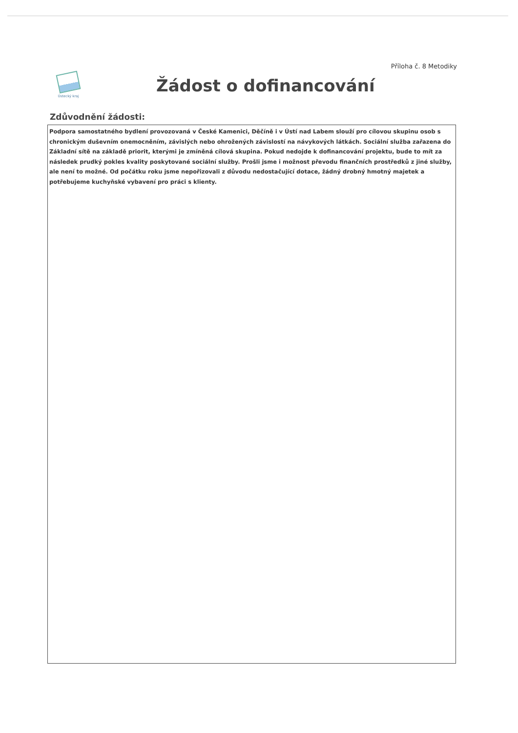Příloha č. 8 Metodiky
Ústecký kraj
Žádost o dofinancování
Zdůvodnění žádosti:
Podpora samostatného bydlení provozovaná v České Kamenici, Děčíně i v Ústí nad Labem slouží pro cílovou skupinu osob s chronickým duševním onemocněním, závislých nebo ohrožených závislostí na návykových látkách. Sociální služba zařazena do Základní sítě na základě priorit, kterými je zmíněná cílová skupina. Pokud nedojde k dofinancování projektu, bude to mít za následek prudký pokles kvality poskytované sociální služby. Prošli jsme i možnost převodu finančních prostředků z jiné služby, ale není to možné. Od počátku roku jsme nepořizovali z důvodu nedostačující dotace, žádný drobný hmotný majetek a potřebujeme kuchyňské vybavení pro práci s klienty.